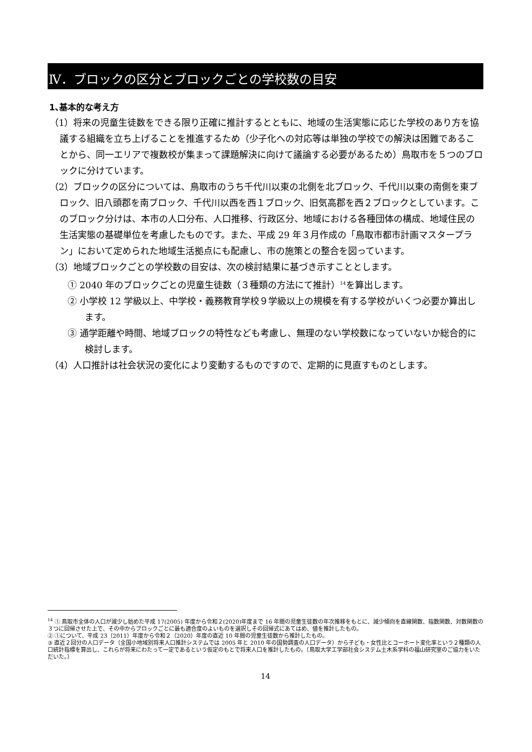Ⅳ．ブロックの区分とブロックごとの学校数の目安
1､基本的な考え方
（1）将来の児童生徒数をできる限り正確に推計するとともに、地域の生活実態に応じた学校のあり方を協議する組織を立ち上げることを推進するため（少子化への対応等は単独の学校での解決は困難であることから、同一エリアで複数校が集まって課題解決に向けて議論する必要があるため）鳥取市を５つのブロックに分けています。
（2）ブロックの区分については、鳥取市のうち千代川以東の北側を北ブロック、千代川以東の南側を東ブロック、旧八頭郡を南ブロック、千代川以西を西１ブロック、旧気高郡を西２ブロックとしています。このブロック分けは、本市の人口分布、人口推移、行政区分、地域における各種団体の構成、地域住民の生活実態の基礎単位を考慮したものです。また、平成 29 年３月作成の「鳥取市都市計画マスタープラン」において定められた地域生活拠点にも配慮し、市の施策との整合を図っています。
（3）地域ブロックごとの学校数の目安は、次の検討結果に基づき示すこととします。
① 2040 年のブロックごとの児童生徒数（３種類の方法にて推計）<sup>14</sup>を算出します。
② 小学校 12 学級以上、中学校・義務教育学校９学級以上の規模を有する学校がいくつ必要か算出します。
③ 通学距離や時間、地域ブロックの特性なども考慮し、無理のない学校数になっていないか総合的に検討します。
（4）人口推計は社会状況の変化により変動するものですので、定期的に見直すものとします。
<sup>14</sup> ① 鳥取市全体の人口が減少し始めた平成 17(2005) 年度から令和２(2020)年度まで 16 年間の児童生徒数の年次推移をもとに、減少傾向を直線関数、指数関数、対数関数の３つに回帰させた上で、その中からブロックごとに最も適合度のよいものを選択しその回帰式にあてはめ、値を推計したもの。
② ①について、平成 23（2011）年度から令和２（2020）年度の直近 10 年間の児童生徒数から推計したもの。
③ 直近２回分の人口データ（全国小地域別将来人口推計システムでは 2005 年と 2010 年の国勢調査の人口データ）から子ども・女性比とコーホート変化率という２種類の人口統計指標を算出し、これらが将来にわたって一定であるという仮定のもとで将来人口を推計したもの。（鳥取大学工学部社会システム土木系学科の福山研究室のご協力をいただいた。）
14